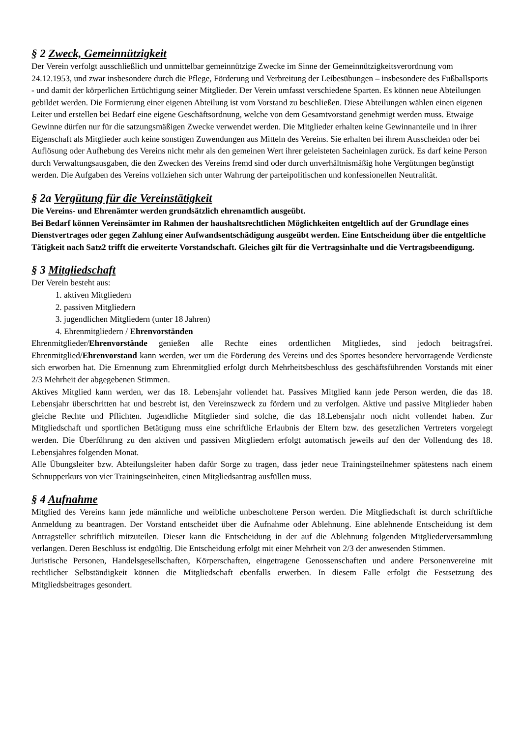§ 2 Zweck, Gemeinnützigkeit
Der Verein verfolgt ausschließlich und unmittelbar gemeinnützige Zwecke im Sinne der Gemeinnützigkeitsverordnung vom 24.12.1953, und zwar insbesondere durch die Pflege, Förderung und Verbreitung der Leibesübungen – insbesondere des Fußballsports - und damit der körperlichen Ertüchtigung seiner Mitglieder. Der Verein umfasst verschiedene Sparten. Es können neue Abteilungen gebildet werden. Die Formierung einer eigenen Abteilung ist vom Vorstand zu beschließen. Diese Abteilungen wählen einen eigenen Leiter und erstellen bei Bedarf eine eigene Geschäftsordnung, welche von dem Gesamtvorstand genehmigt werden muss. Etwaige Gewinne dürfen nur für die satzungsmäßigen Zwecke verwendet werden. Die Mitglieder erhalten keine Gewinnanteile und in ihrer Eigenschaft als Mitglieder auch keine sonstigen Zuwendungen aus Mitteln des Vereins. Sie erhalten bei ihrem Ausscheiden oder bei Auflösung oder Aufhebung des Vereins nicht mehr als den gemeinen Wert ihrer geleisteten Sacheinlagen zurück. Es darf keine Person durch Verwaltungsausgaben, die den Zwecken des Vereins fremd sind oder durch unverhältnismäßig hohe Vergütungen begünstigt werden. Die Aufgaben des Vereins vollziehen sich unter Wahrung der parteipolitischen und konfessionellen Neutralität.
§ 2a Vergütung für die Vereinstätigkeit
Die Vereins- und Ehrenämter werden grundsätzlich ehrenamtlich ausgeübt.
Bei Bedarf können Vereinsämter im Rahmen der haushaltsrechtlichen Möglichkeiten entgeltlich auf der Grundlage eines Dienstvertrages oder gegen Zahlung einer Aufwandsentschädigung ausgeübt werden. Eine Entscheidung über die entgeltliche Tätigkeit nach Satz2 trifft die erweiterte Vorstandschaft. Gleiches gilt für die Vertragsinhalte und die Vertragsbeendigung.
§ 3 Mitgliedschaft
Der Verein besteht aus:
1. aktiven Mitgliedern
2. passiven Mitgliedern
3. jugendlichen Mitgliedern (unter 18 Jahren)
4. Ehrenmitgliedern / Ehrenvorständen
Ehrenmitglieder/Ehrenvorstände genießen alle Rechte eines ordentlichen Mitgliedes, sind jedoch beitragsfrei. Ehrenmitglied/Ehrenvorstand kann werden, wer um die Förderung des Vereins und des Sportes besondere hervorragende Verdienste sich erworben hat. Die Ernennung zum Ehrenmitglied erfolgt durch Mehrheitsbeschluss des geschäftsführenden Vorstands mit einer 2/3 Mehrheit der abgegebenen Stimmen.
Aktives Mitglied kann werden, wer das 18. Lebensjahr vollendet hat. Passives Mitglied kann jede Person werden, die das 18. Lebensjahr überschritten hat und bestrebt ist, den Vereinszweck zu fördern und zu verfolgen. Aktive und passive Mitglieder haben gleiche Rechte und Pflichten. Jugendliche Mitglieder sind solche, die das 18.Lebensjahr noch nicht vollendet haben. Zur Mitgliedschaft und sportlichen Betätigung muss eine schriftliche Erlaubnis der Eltern bzw. des gesetzlichen Vertreters vorgelegt werden. Die Überführung zu den aktiven und passiven Mitgliedern erfolgt automatisch jeweils auf den der Vollendung des 18. Lebensjahres folgenden Monat.
Alle Übungsleiter bzw. Abteilungsleiter haben dafür Sorge zu tragen, dass jeder neue Trainingsteilnehmer spätestens nach einem Schnupperkurs von vier Trainingseinheiten, einen Mitgliedsantrag ausfüllen muss.
§ 4 Aufnahme
Mitglied des Vereins kann jede männliche und weibliche unbescholtene Person werden. Die Mitgliedschaft ist durch schriftliche Anmeldung zu beantragen. Der Vorstand entscheidet über die Aufnahme oder Ablehnung. Eine ablehnende Entscheidung ist dem Antragsteller schriftlich mitzuteilen. Dieser kann die Entscheidung in der auf die Ablehnung folgenden Mitgliederversammlung verlangen. Deren Beschluss ist endgültig. Die Entscheidung erfolgt mit einer Mehrheit von 2/3 der anwesenden Stimmen.
Juristische Personen, Handelsgesellschaften, Körperschaften, eingetragene Genossenschaften und andere Personenvereine mit rechtlicher Selbständigkeit können die Mitgliedschaft ebenfalls erwerben. In diesem Falle erfolgt die Festsetzung des Mitgliedsbeitrages gesondert.